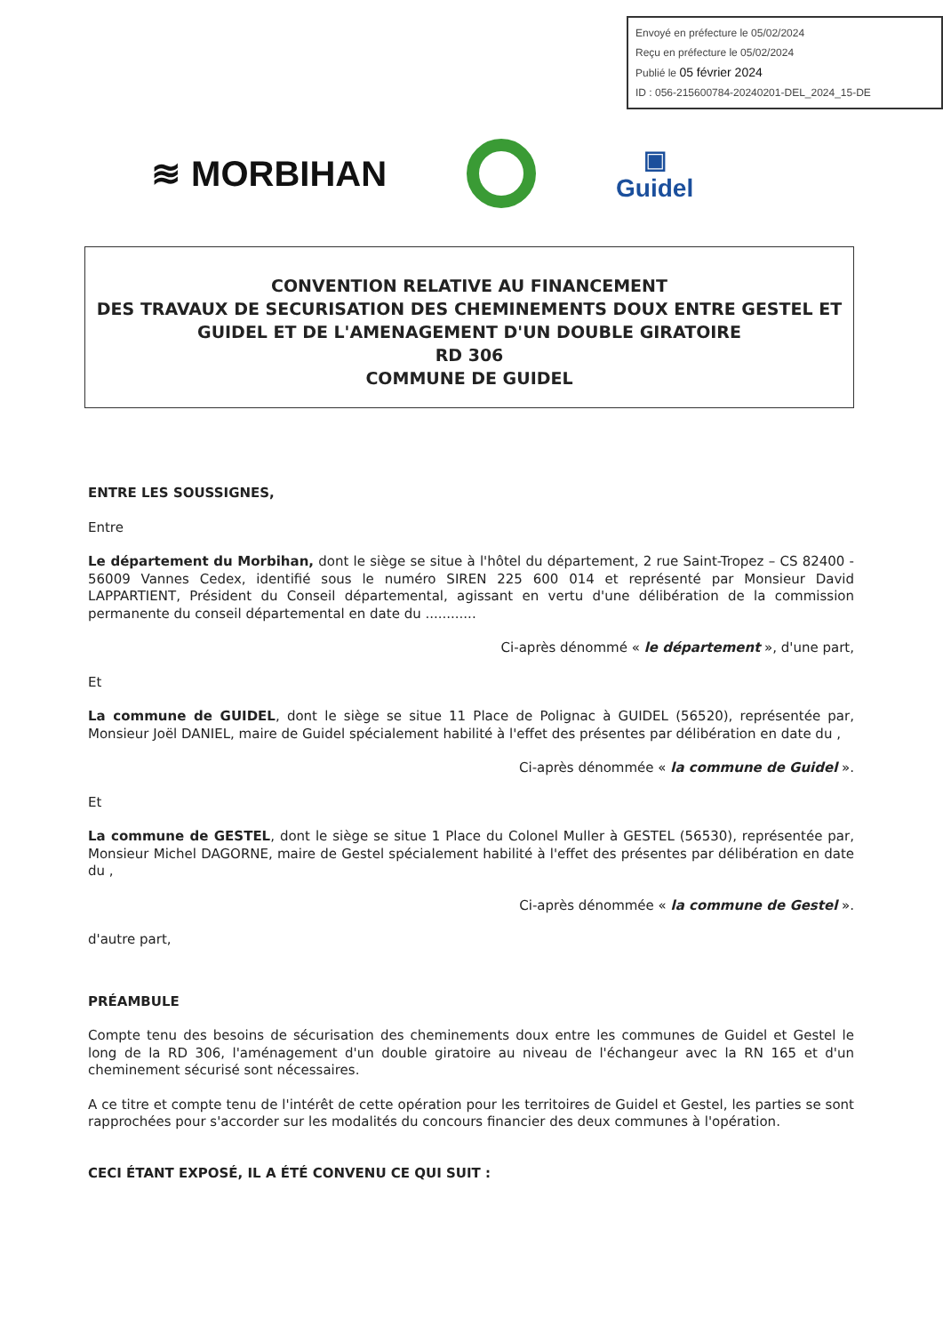Envoyé en préfecture le 05/02/2024
Reçu en préfecture le 05/02/2024
Publié le 05 février 2024
ID : 056-215600784-20240201-DEL_2024_15-DE
≋ MORBIHAN
▣
Guidel
CONVENTION RELATIVE AU FINANCEMENT
DES TRAVAUX DE SECURISATION DES CHEMINEMENTS DOUX ENTRE GESTEL ET GUIDEL ET DE L'AMENAGEMENT D'UN DOUBLE GIRATOIRE
RD 306
COMMUNE DE GUIDEL
ENTRE LES SOUSSIGNES,
Entre
Le département du Morbihan, dont le siège se situe à l'hôtel du département, 2 rue Saint-Tropez – CS 82400 - 56009 Vannes Cedex, identifié sous le numéro SIREN 225 600 014 et représenté par Monsieur David LAPPARTIENT, Président du Conseil départemental, agissant en vertu d'une délibération de la commission permanente du conseil départemental en date du ............
Ci-après dénommé « le département », d'une part,
Et
La commune de GUIDEL, dont le siège se situe 11 Place de Polignac à GUIDEL (56520), représentée par, Monsieur Joël DANIEL, maire de Guidel spécialement habilité à l'effet des présentes par délibération en date du ,
Ci-après dénommée « la commune de Guidel ».
Et
La commune de GESTEL, dont le siège se situe 1 Place du Colonel Muller à GESTEL (56530), représentée par, Monsieur Michel DAGORNE, maire de Gestel spécialement habilité à l'effet des présentes par délibération en date du ,
Ci-après dénommée « la commune de Gestel ».
d'autre part,
PRÉAMBULE
Compte tenu des besoins de sécurisation des cheminements doux entre les communes de Guidel et Gestel le long de la RD 306, l'aménagement d'un double giratoire au niveau de l'échangeur avec la RN 165 et d'un cheminement sécurisé sont nécessaires.
A ce titre et compte tenu de l'intérêt de cette opération pour les territoires de Guidel et Gestel, les parties se sont rapprochées pour s'accorder sur les modalités du concours financier des deux communes à l'opération.
CECI ÉTANT EXPOSÉ, IL A ÉTÉ CONVENU CE QUI SUIT :